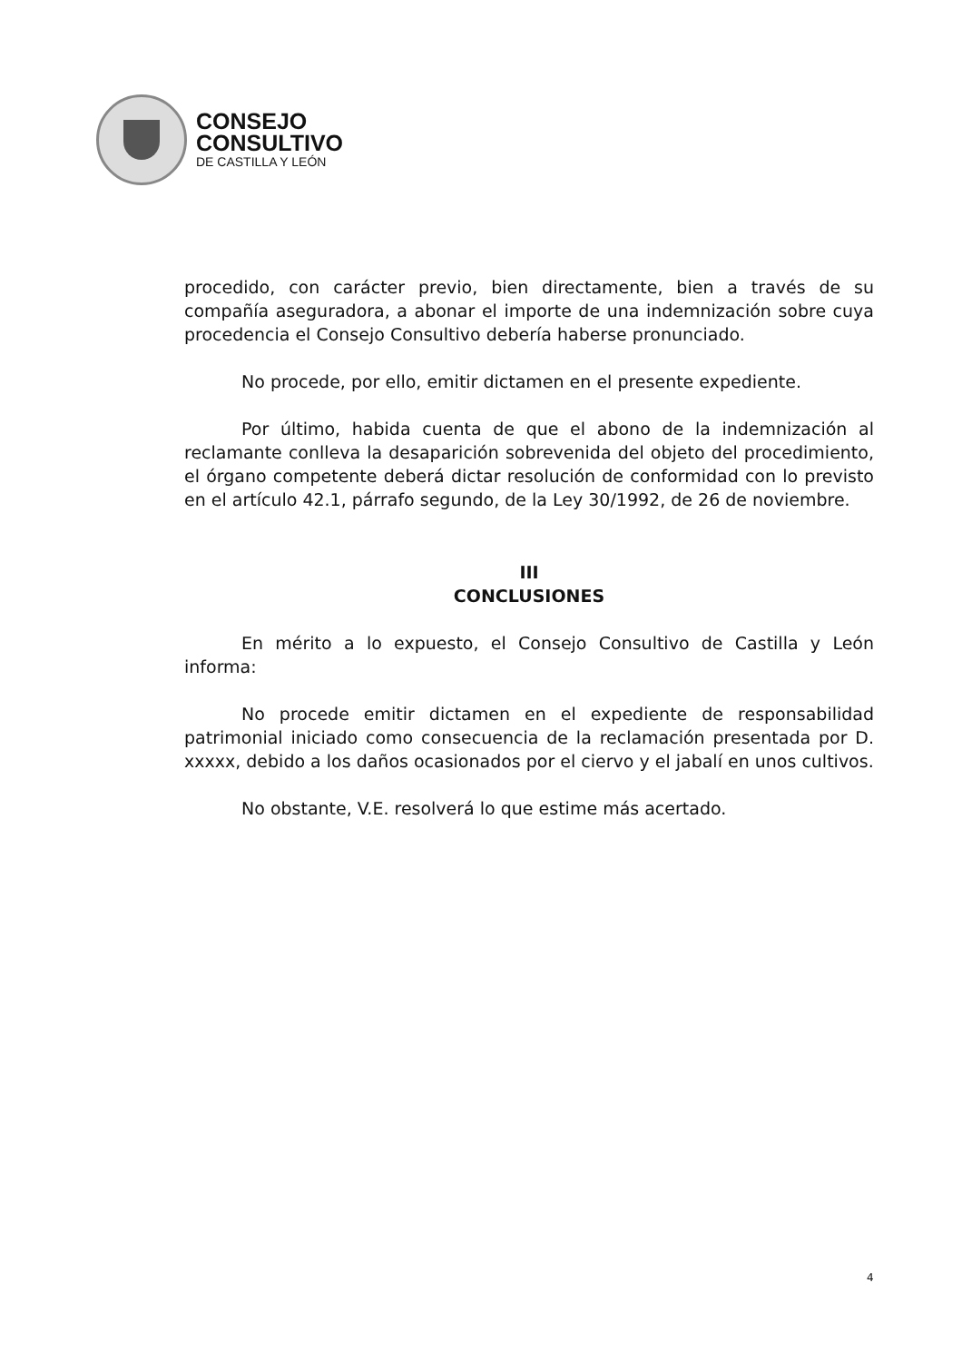CONSEJO
CONSULTIVO
DE CASTILLA Y LEÓN
procedido, con carácter previo, bien directamente, bien a través de su compañía aseguradora, a abonar el importe de una indemnización sobre cuya procedencia el Consejo Consultivo debería haberse pronunciado.
No procede, por ello, emitir dictamen en el presente expediente.
Por último, habida cuenta de que el abono de la indemnización al reclamante conlleva la desaparición sobrevenida del objeto del procedimiento, el órgano competente deberá dictar resolución de conformidad con lo previsto en el artículo 42.1, párrafo segundo, de la Ley 30/1992, de 26 de noviembre.
III
CONCLUSIONES
En mérito a lo expuesto, el Consejo Consultivo de Castilla y León informa:
No procede emitir dictamen en el expediente de responsabilidad patrimonial iniciado como consecuencia de la reclamación presentada por D. xxxxx, debido a los daños ocasionados por el ciervo y el jabalí en unos cultivos.
No obstante, V.E. resolverá lo que estime más acertado.
4